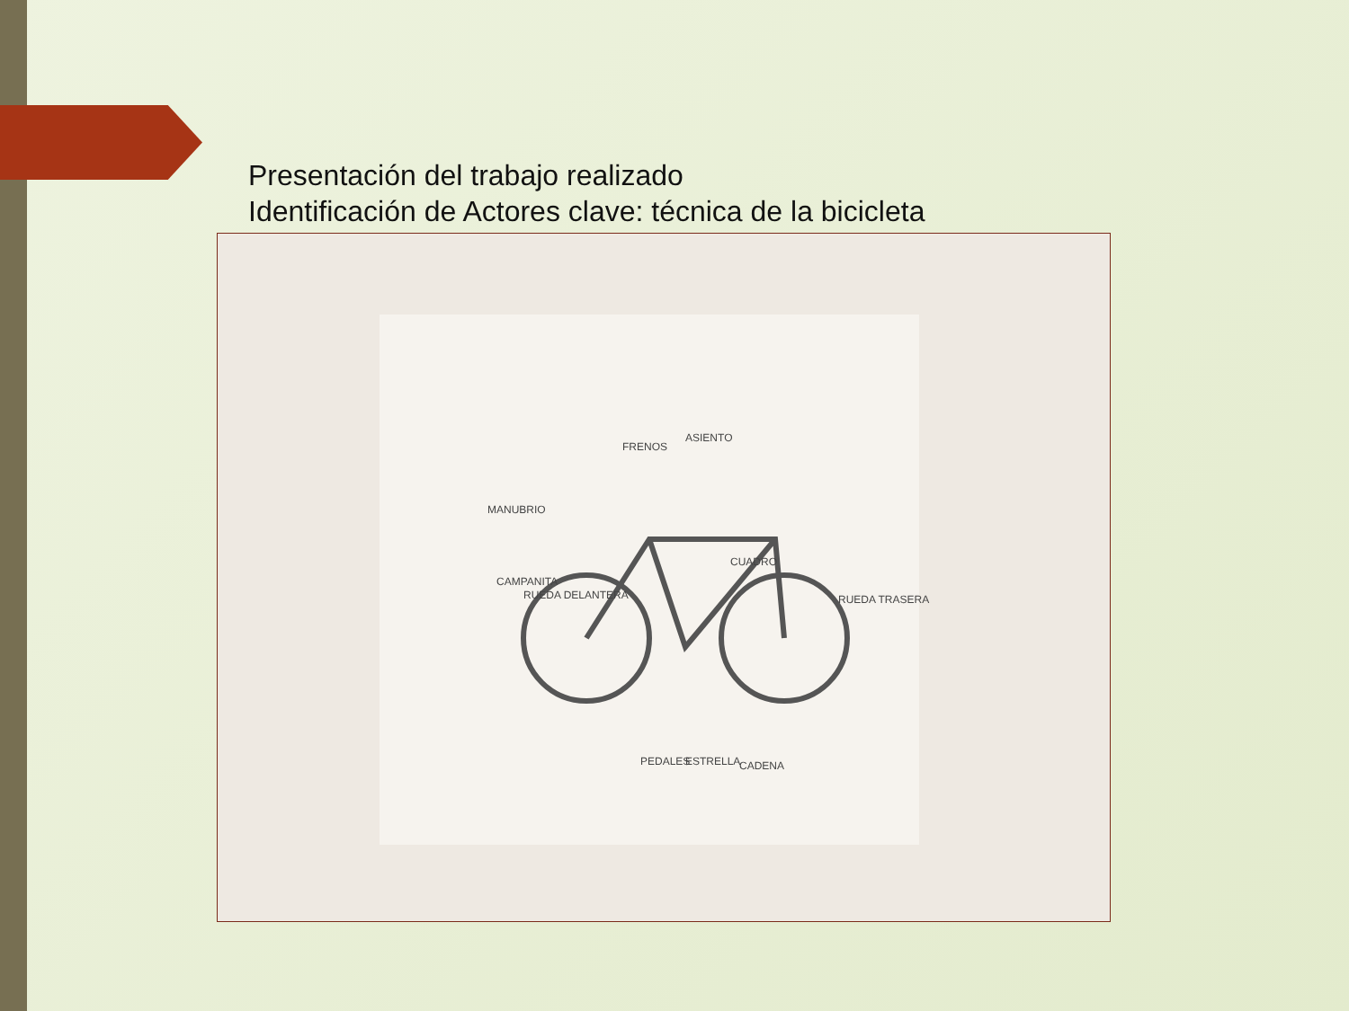Presentación del trabajo realizado
Identificación de Actores clave: técnica de la bicicleta
CUADRO
RUEDA DELANTERA RUEDA TRASERA
CAMPANITA
PEDALES CADENA ESTRELLA
MANUBRIO
FRENOS
ASIENTO